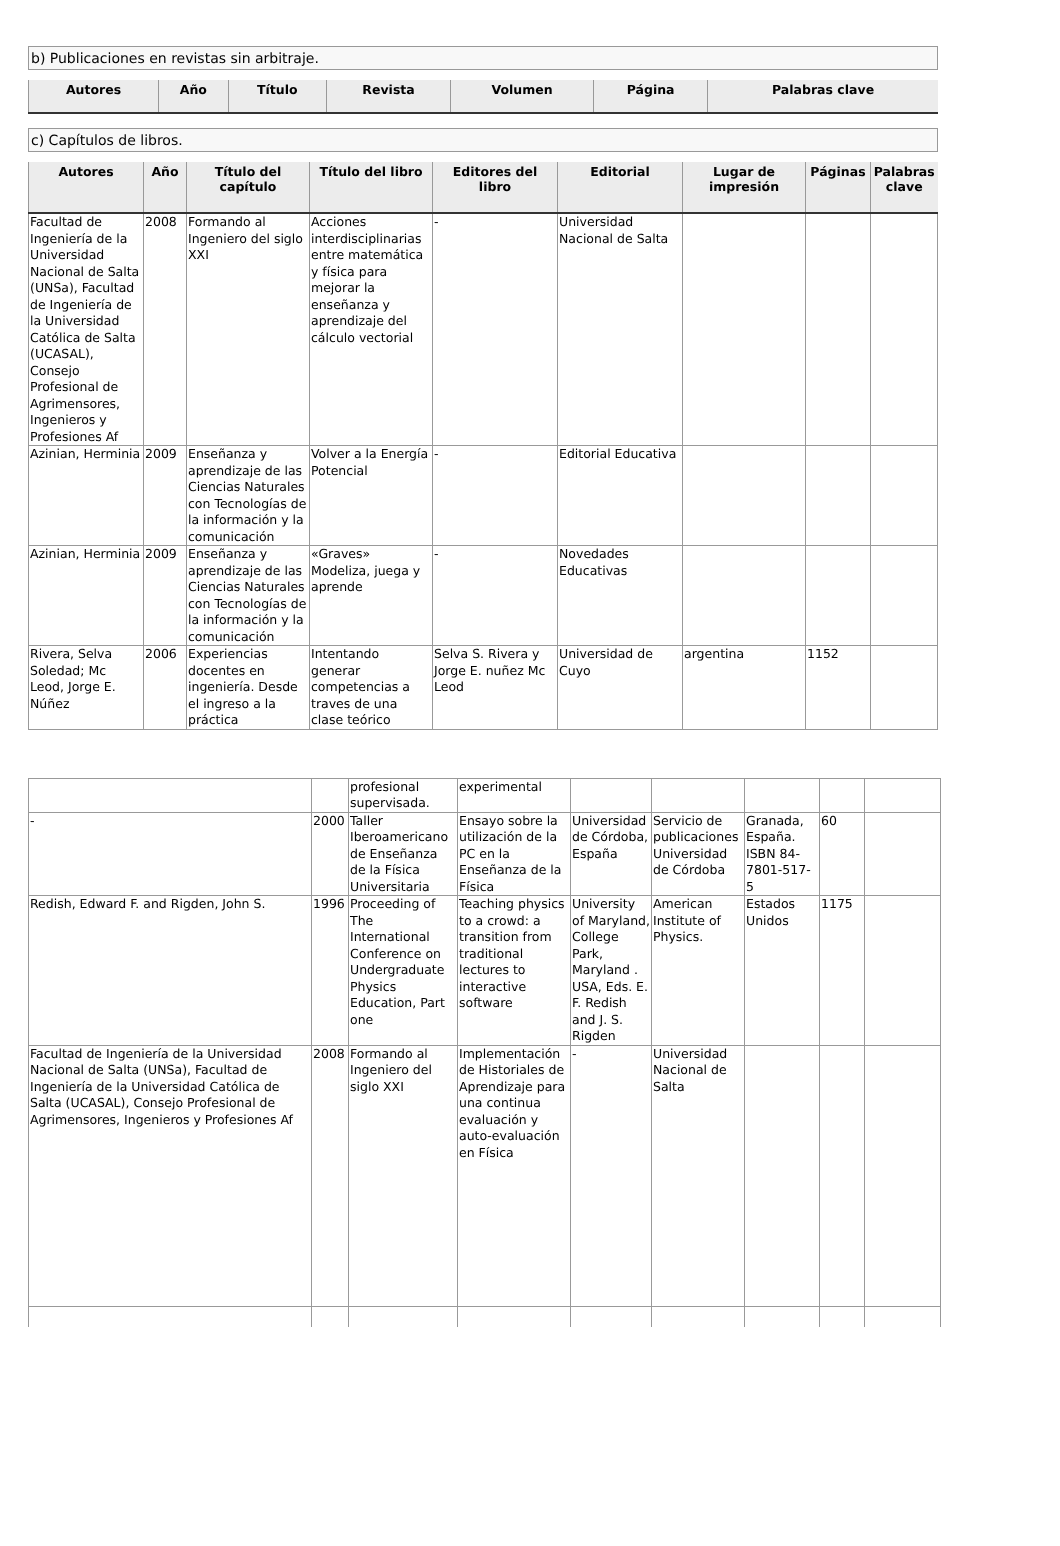b) Publicaciones en revistas sin arbitraje.
| Autores | Año | Título | Revista | Volumen | Página | Palabras clave |
| --- | --- | --- | --- | --- | --- | --- |
c) Capítulos de libros.
| Autores | Año | Título del capítulo | Título del libro | Editores del libro | Editorial | Lugar de impresión | Páginas | Palabras clave |
| --- | --- | --- | --- | --- | --- | --- | --- | --- |
| Facultad de Ingeniería de la Universidad Nacional de Salta (UNSa), Facultad de Ingeniería de la Universidad Católica de Salta (UCASAL), Consejo Profesional de Agrimensores, Ingenieros y Profesiones Af | 2008 | Formando al Ingeniero del siglo XXI | Acciones interdisciplinarias entre matemática y física para mejorar la enseñanza y aprendizaje del cálculo vectorial | - | Universidad Nacional de Salta | | | |
| Azinian, Herminia | 2009 | Enseñanza y aprendizaje de las Ciencias Naturales con Tecnologías de la información y la comunicación | Volver a la Energía Potencial | - | Editorial Educativa | | | |
| Azinian, Herminia | 2009 | Enseñanza y aprendizaje de las Ciencias Naturales con Tecnologías de la información y la comunicación | «Graves» Modeliza, juega y aprende | - | Novedades Educativas | | | |
| Rivera, Selva Soledad; Mc Leod, Jorge E. Núñez | 2006 | Experiencias docentes en ingeniería. Desde el ingreso a la práctica | Intentando generar competencias a traves de una clase teórico | Selva S. Rivera y Jorge E. nuñez Mc Leod | Universidad de Cuyo | argentina | 1152 | |
| | | profesional supervisada. | experimental | | | | | |
| - | 2000 | Taller Iberoamericano de Enseñanza de la Física Universitaria | Ensayo sobre la utilización de la PC en la Enseñanza de la Física | Universidad de Córdoba, España | Servicio de publicaciones Universidad de Córdoba | Granada, España. ISBN 84-7801-517-5 | 60 | |
| Redish, Edward F. and Rigden, John S. | 1996 | Proceeding of The International Conference on Undergraduate Physics Education, Part one | Teaching physics to a crowd: a transition from traditional lectures to interactive software | University of Maryland, College Park, Maryland . USA, Eds. E. F. Redish and J. S. Rigden | American Institute of Physics. | Estados Unidos | 1175 | |
| Facultad de Ingeniería de la Universidad Nacional de Salta (UNSa), Facultad de Ingeniería de la Universidad Católica de Salta (UCASAL), Consejo Profesional de Agrimensores, Ingenieros y Profesiones Af | 2008 | Formando al Ingeniero del siglo XXI | Implementación de Historiales de Aprendizaje para una continua evaluación y auto-evaluación en Física | - | Universidad Nacional de Salta | | | |